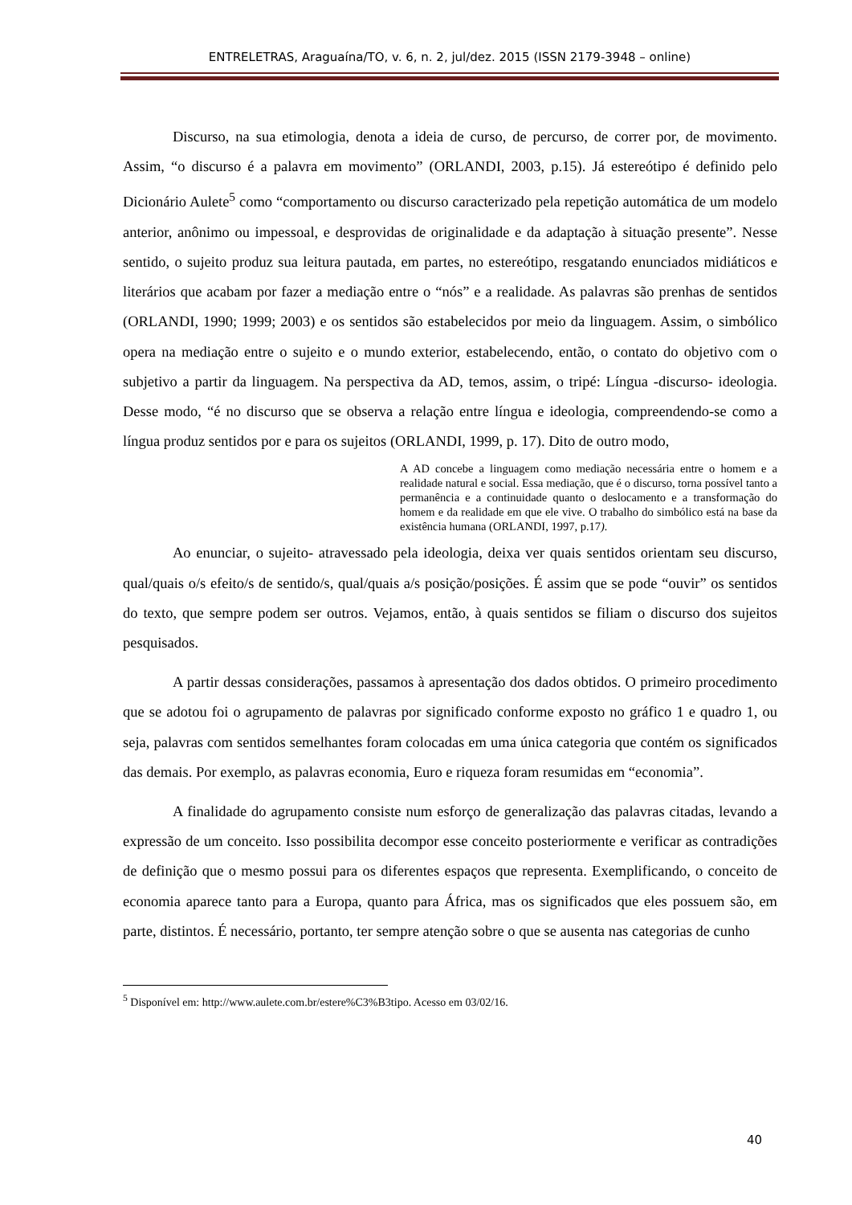ENTRELETRAS, Araguaína/TO, v. 6, n. 2, jul/dez. 2015 (ISSN 2179-3948 – online)
Discurso, na sua etimologia, denota a ideia de curso, de percurso, de correr por, de movimento. Assim, “o discurso é a palavra em movimento” (ORLANDI, 2003, p.15). Já estereótipo é definido pelo Dicionário Aulete<sup>5</sup> como “comportamento ou discurso caracterizado pela repetição automática de um modelo anterior, anônimo ou impessoal, e desprovidas de originalidade e da adaptação à situação presente”. Nesse sentido, o sujeito produz sua leitura pautada, em partes, no estereótipo, resgatando enunciados midiáticos e literários que acabam por fazer a mediação entre o “nós” e a realidade. As palavras são prenhas de sentidos (ORLANDI, 1990; 1999; 2003) e os sentidos são estabelecidos por meio da linguagem. Assim, o simbólico opera na mediação entre o sujeito e o mundo exterior, estabelecendo, então, o contato do objetivo com o subjetivo a partir da linguagem. Na perspectiva da AD, temos, assim, o tripé: Língua -discurso- ideologia. Desse modo, “é no discurso que se observa a relação entre língua e ideologia, compreendendo-se como a língua produz sentidos por e para os sujeitos (ORLANDI, 1999, p. 17). Dito de outro modo,
A AD concebe a linguagem como mediação necessária entre o homem e a realidade natural e social. Essa mediação, que é o discurso, torna possível tanto a permanência e a continuidade quanto o deslocamento e a transformação do homem e da realidade em que ele vive. O trabalho do simbólico está na base da existência humana (ORLANDI, 1997, p.17).
Ao enunciar, o sujeito- atravessado pela ideologia, deixa ver quais sentidos orientam seu discurso, qual/quais o/s efeito/s de sentido/s, qual/quais a/s posição/posições. É assim que se pode “ouvir” os sentidos do texto, que sempre podem ser outros. Vejamos, então, à quais sentidos se filiam o discurso dos sujeitos pesquisados.
A partir dessas considerações, passamos à apresentação dos dados obtidos. O primeiro procedimento que se adotou foi o agrupamento de palavras por significado conforme exposto no gráfico 1 e quadro 1, ou seja, palavras com sentidos semelhantes foram colocadas em uma única categoria que contém os significados das demais. Por exemplo, as palavras economia, Euro e riqueza foram resumidas em “economia”.
A finalidade do agrupamento consiste num esforço de generalização das palavras citadas, levando a expressão de um conceito. Isso possibilita decompor esse conceito posteriormente e verificar as contradições de definição que o mesmo possui para os diferentes espaços que representa. Exemplificando, o conceito de economia aparece tanto para a Europa, quanto para África, mas os significados que eles possuem são, em parte, distintos. É necessário, portanto, ter sempre atenção sobre o que se ausenta nas categorias de cunho
<sup>5</sup> Disponível em: http://www.aulete.com.br/estere%C3%B3tipo. Acesso em 03/02/16.
40